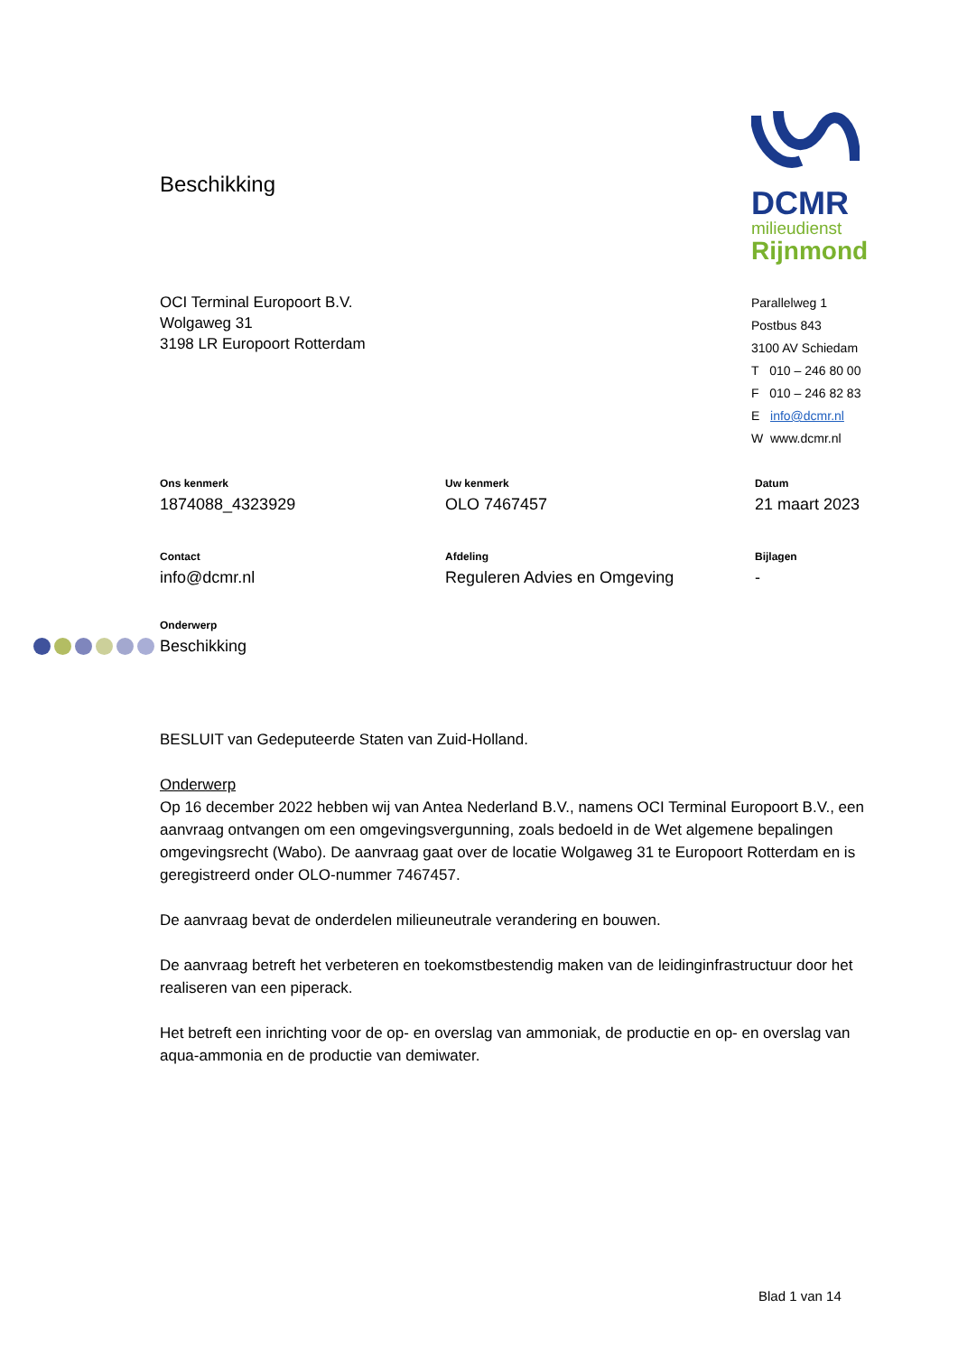Beschikking
DCMR
milieudienst
Rijnmond
OCI Terminal Europoort B.V.
Wolgaweg 31
3198 LR Europoort Rotterdam
Parallelweg 1
Postbus 843
3100 AV Schiedam
T 010 – 246 80 00
F 010 – 246 82 83
E info@dcmr.nl
W www.dcmr.nl
Ons kenmerk
1874088_4323929
Uw kenmerk
OLO 7467457
Datum
21 maart 2023
Contact
info@dcmr.nl
Afdeling
Reguleren Advies en Omgeving
Bijlagen
-
Onderwerp
Beschikking
BESLUIT van Gedeputeerde Staten van Zuid-Holland.
Onderwerp
Op 16 december 2022 hebben wij van Antea Nederland B.V., namens OCI Terminal Europoort B.V., een aanvraag ontvangen om een omgevingsvergunning, zoals bedoeld in de Wet algemene bepalingen omgevingsrecht (Wabo). De aanvraag gaat over de locatie Wolgaweg 31 te Europoort Rotterdam en is geregistreerd onder OLO-nummer 7467457.
De aanvraag bevat de onderdelen milieuneutrale verandering en bouwen.
De aanvraag betreft het verbeteren en toekomstbestendig maken van de leidinginfrastructuur door het realiseren van een piperack.
Het betreft een inrichting voor de op- en overslag van ammoniak, de productie en op- en overslag van aqua-ammonia en de productie van demiwater.
Blad 1 van 14